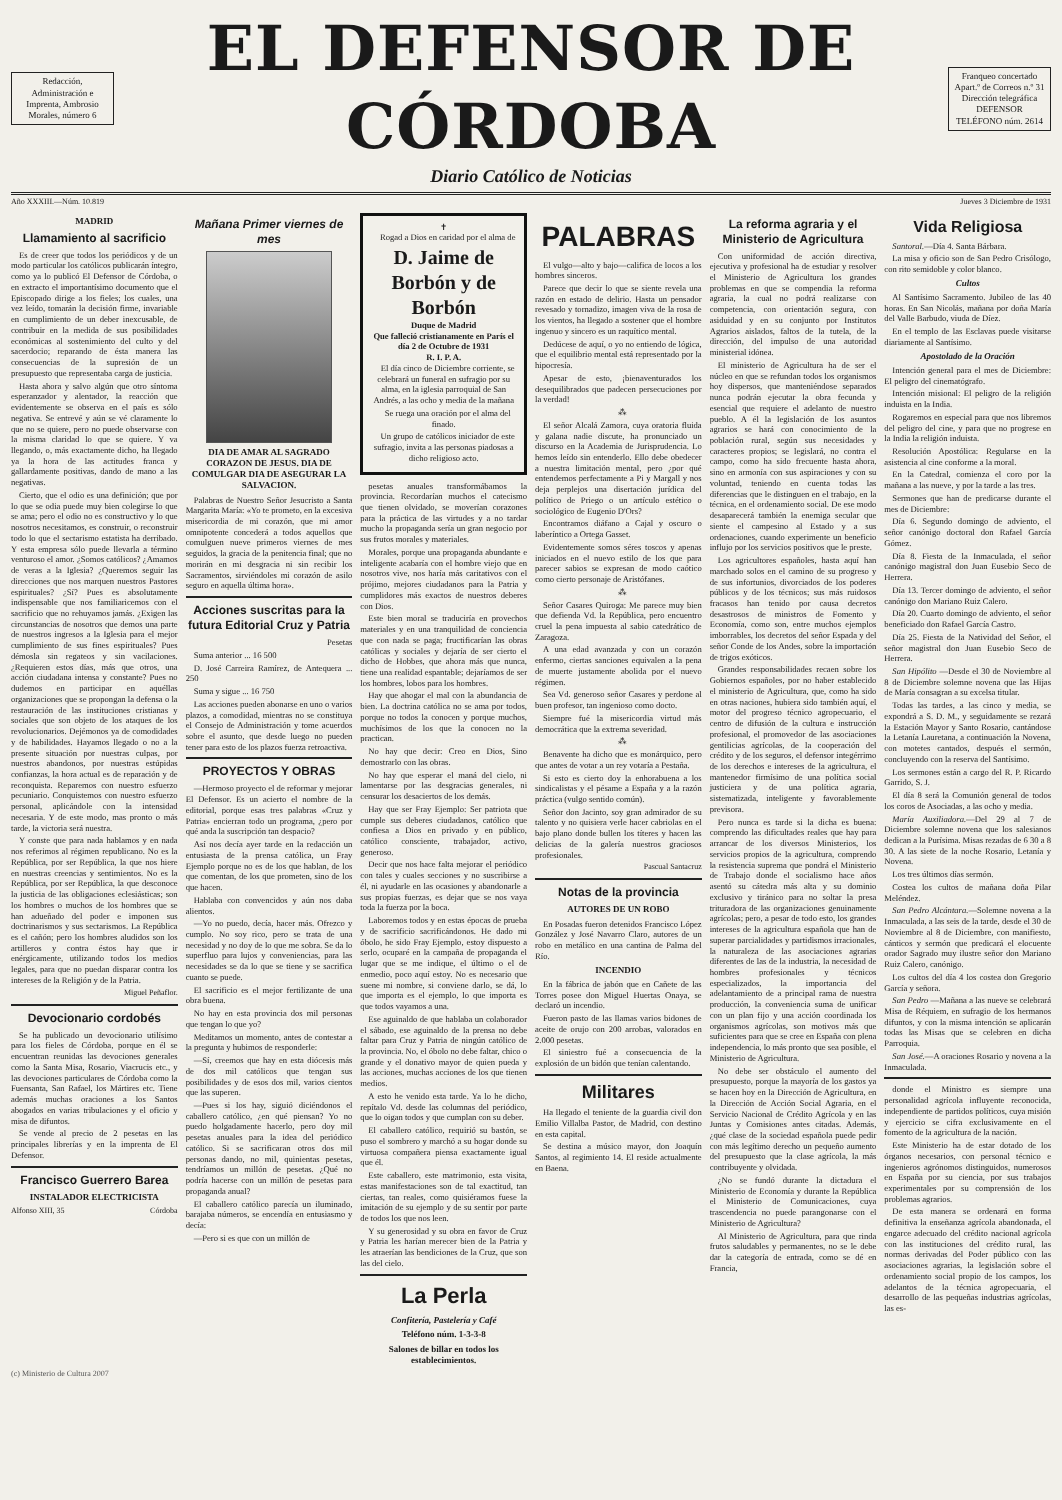Redacción, Administración e Imprenta, Ambrosio Morales, número 6
EL DEFENSOR DE CÓRDOBA
Diario Católico de Noticias
Franqueo concertado Apart.º de Correos n.º 31 Dirección telegráfica DEFENSOR
TELÉFONO núm. 2614
Año XXXIII.—Núm. 10.819 Jueves 3 Diciembre de 1931
MADRID
Llamamiento al sacrificio
Es de creer que todos los periódicos y de un modo particular los católicos publicarán íntegro, como ya lo publicó El Defensor de Córdoba, o en extracto el importantísimo documento que el Episcopado dirige a los fieles; los cuales, una vez leído, tomarán la decisión firme, invariable en cumplimiento de un deber inexcusable, de contribuir en la medida de sus posibilidades económicas al sostenimiento del culto y del sacerdocio; reparando de ésta manera las consecuencias de la supresión de un presupuesto que representaba carga de justicia.
Hasta ahora y salvo algún que otro síntoma esperanzador y alentador, la reacción que evidentemente se observa en el país es sólo negativa. Se entrevé y aún se vé claramente lo que no se quiere, pero no puede observarse con la misma claridad lo que se quiere. Y va llegando, o, más exactamente dicho, ha llegado ya la hora de las actitudes franca y gallardamente positivas, dando de mano a las negativas.
Cierto, que el odio es una definición; que por lo que se odia puede muy bien colegirse lo que se ama; pero el odio no es constructivo y lo que nosotros necesitamos, es construir, o reconstruir todo lo que el sectarismo estatista ha derribado. Y esta empresa sólo puede llevarla a término venturoso el amor. ¿Somos católicos? ¿Amamos de veras a la Iglesia? ¿Queremos seguir las direcciones que nos marquen nuestros Pastores espirituales? ¿Sí? Pues es absolutamente indispensable que nos familiaricemos con el sacrificio que no rehuyamos jamás. ¿Exigen las circunstancias de nosotros que demos una parte de nuestros ingresos a la Iglesia para el mejor cumplimiento de sus fines espirituales? Pues démosla sin regateos y sin vacilaciones. ¿Requieren estos días, más que otros, una acción ciudadana intensa y constante? Pues no dudemos en participar en aquéllas organizaciones que se propongan la defensa o la restauración de las instituciones cristianas y sociales que son objeto de los ataques de los revolucionarios. Dejémonos ya de comodidades y de habilidades. Hayamos llegado o no a la presente situación por nuestras culpas, por nuestros abandonos, por nuestras estúpidas confianzas, la hora actual es de reparación y de reconquista. Reparemos con nuestro esfuerzo pecuniario. Conquistemos con nuestro esfuerzo personal, aplicándole con la intensidad necesaria. Y de este modo, mas pronto o más tarde, la victoria será nuestra.
Y conste que para nada hablamos y en nada nos referimos al régimen republicano. No es la República, por ser República, la que nos hiere en nuestras creencias y sentimientos. No es la República, por ser República, la que desconoce la justicia de las obligaciones eclesiásticas; son los hombres o muchos de los hombres que se han adueñado del poder e imponen sus doctrinarismos y sus sectarismos. La República es el cañón; pero los hombres aludidos son los artilleros y contra éstos hay que ir enérgicamente, utilizando todos los medios legales, para que no puedan disparar contra los intereses de la Religión y de la Patria.
Miguel Peñaflor.
Devocionario cordobés
Se ha publicado un devocionario utilísimo para los fieles de Córdoba, porque en él se encuentran reunidas las devociones generales como la Santa Misa, Rosario, Viacrucis etc., y las devociones particulares de Córdoba como la Fuensanta, San Rafael, los Mártires etc. Tiene además muchas oraciones a los Santos abogados en varias tribulaciones y el oficio y misa de difuntos.
Se vende al precio de 2 pesetas en las principales librerías y en la imprenta de El Defensor.
Francisco Guerrero Barea
INSTALADOR ELECTRICISTA
Alfonso XIII, 35 Córdoba
Mañana Primer viernes de mes
DIA DE AMAR AL SAGRADO CORAZON DE JESUS. DIA DE COMULGAR DIA DE ASEGURAR LA SALVACION.
Palabras de Nuestro Señor Jesucristo a Santa Margarita María: «Yo te prometo, en la excesiva misericordia de mi corazón, que mi amor omnipotente concederá a todos aquellos que comulguen nueve primeros viernes de mes seguidos, la gracia de la penitencia final; que no morirán en mi desgracia ni sin recibir los Sacramentos, sirviéndoles mi corazón de asilo seguro en aquella última hora».
Acciones suscritas para la futura Editorial Cruz y Patria
Pesetas
Suma anterior ... 16 500
D. José Carreira Ramírez, de Antequera ... 250
Suma y sigue ... 16 750
Las acciones pueden abonarse en uno o varios plazos, a comodidad, mientras no se constituya el Consejo de Administración y tome acuerdos sobre el asunto, que desde luego no pueden tener para esto de los plazos fuerza retroactiva.
PROYECTOS Y OBRAS
—Hermoso proyecto el de reformar y mejorar El Defensor. Es un acierto el nombre de la editorial, porque esas tres palabras «Cruz y Patria» encierran todo un programa, ¿pero por qué anda la suscripción tan despacio?
Así nos decía ayer tarde en la redacción un entusiasta de la prensa católica, un Fray Ejemplo porque no es de los que hablan, de los que comentan, de los que prometen, sino de los que hacen.
Hablaba con convencidos y aún nos daba alientos.
—Yo no puedo, decía, hacer más. Ofrezco y cumplo. No soy rico, pero se trata de una necesidad y no doy de lo que me sobra. Se da lo superfluo para lujos y conveniencias, para las necesidades se da lo que se tiene y se sacrifica cuanto se puede.
El sacrificio es el mejor fertilizante de una obra buena.
No hay en esta provincia dos mil personas que tengan lo que yo?
Meditamos un momento, antes de contestar a la pregunta y hubimos de responderle:
—Sí, creemos que hay en esta diócesis más de dos mil católicos que tengan sus posibilidades y de esos dos mil, varios cientos que las superen.
—Pues si los hay, siguió diciéndonos el caballero católico, ¿en qué piensan? Yo no puedo holgadamente hacerlo, pero doy mil pesetas anuales para la idea del periódico católico. Si se sacrificaran otros dos mil personas dando, no mil, quinientas pesetas, tendríamos un millón de pesetas. ¿Qué no podría hacerse con un millón de pesetas para propaganda anual?
El caballero católico parecía un iluminado, barajaba números, se encendía en entusiasmo y decía:
—Pero si es que con un millón de
✝
Rogad a Dios en caridad por el alma de
D. Jaime de Borbón y de Borbón
Duque de Madrid
Que falleció cristianamente en París el día 2 de Octubre de 1931
R. I. P. A.
El día cinco de Diciembre corriente, se celebrará un funeral en sufragio por su alma, en la iglesia parroquial de San Andrés, a las ocho y media de la mañana
Se ruega una oración por el alma del finado.
Un grupo de católicos iniciador de este sufragio, invita a las personas piadosas a dicho religioso acto.
pesetas anuales transformábamos la provincia. Recordarían muchos el catecismo que tienen olvidado, se moverían corazones para la práctica de las virtudes y a no tardar mucho la propaganda sería un gran negocio por sus frutos morales y materiales.
Morales, porque una propaganda abundante e inteligente acabaría con el hombre viejo que en nosotros vive, nos haría más caritativos con el prójimo, mejores ciudadanos para la Patria y cumplidores más exactos de nuestros deberes con Dios.
Este bien moral se traduciría en provechos materiales y en una tranquilidad de conciencia que con nada se paga; fructificarían las obras católicas y sociales y dejaría de ser cierto el dicho de Hobbes, que ahora más que nunca, tiene una realidad espantable; dejaríamos de ser los hombres, lobos para los hombres.
Hay que ahogar el mal con la abundancia de bien. La doctrina católica no se ama por todos, porque no todos la conocen y porque muchos, muchísimos de los que la conocen no la practican.
No hay que decir: Creo en Dios, Sino demostrarlo con las obras.
No hay que esperar el maná del cielo, ni lamentarse por las desgracias generales, ni censurar los desaciertos de los demás.
Hay que ser Fray Ejemplo: Ser patriota que cumple sus deberes ciudadanos, católico que confiesa a Dios en privado y en público, católico consciente, trabajador, activo, generoso.
Decir que nos hace falta mejorar el periódico con tales y cuales secciones y no suscribirse a él, ni ayudarle en las ocasiones y abandonarle a sus propias fuerzas, es dejar que se nos vaya toda la fuerza por la boca.
Laboremos todos y en estas épocas de prueba y de sacrificio sacrificándonos. He dado mi óbolo, he sido Fray Ejemplo, estoy dispuesto a serlo, ocuparé en la campaña de propaganda el lugar que se me indique, el último o el de enmedio, poco aquí estoy. No es necesario que suene mi nombre, si conviene darlo, se dá, lo que importa es el ejemplo, lo que importa es que todos vayamos a una.
Ese aguinaldo de que hablaba un colaborador el sábado, ese aguinaldo de la prensa no debe faltar para Cruz y Patria de ningún católico de la provincia. No, el óbolo no debe faltar, chico o grande y el donativo mayor de quien pueda y las acciones, muchas acciones de los que tienen medios.
A esto he venido esta tarde. Ya lo he dicho, repítalo Vd. desde las columnas del periódico, que lo oigan todos y que cumplan con su deber.
El caballero católico, requirió su bastón, se puso el sombrero y marchó a su hogar donde su virtuosa compañera piensa exactamente igual que él.
Este caballero, este matrimonio, esta visita, estas manifestaciones son de tal exactitud, tan ciertas, tan reales, como quisiéramos fuese la imitación de su ejemplo y de su sentir por parte de todos los que nos leen.
Y su generosidad y su obra en favor de Cruz y Patria les harían merecer bien de la Patria y les atraerían las bendiciones de la Cruz, que son las del cielo.
La Perla
Confitería, Pastelería y Café
Teléfono núm. 1-3-3-8
Salones de billar en todos los establecimientos.
PALABRAS
El vulgo—alto y bajo—califica de locos a los hombres sinceros.
Parece que decir lo que se siente revela una razón en estado de delirio. Hasta un pensador revesado y tornadizo, imagen viva de la rosa de los vientos, ha llegado a sostener que el hombre ingenuo y sincero es un raquítico mental.
Dedúcese de aquí, o yo no entiendo de lógica, que el equilibrio mental está representado por la hipocresía.
Apesar de esto, ¡bienaventurados los desequilibrados que padecen persecuciones por la verdad!
⁂
El señor Alcalá Zamora, cuya oratoria fluida y galana nadie discute, ha pronunciado un discurso en la Academia de Jurisprudencia. Lo hemos leído sin entenderlo. Ello debe obedecer a nuestra limitación mental, pero ¿por qué entendemos perfectamente a Pi y Margall y nos deja perplejos una disertación jurídica del político de Priego o un artículo estético o sociológico de Eugenio D'Ors?
Encontramos diáfano a Cajal y oscuro o laberíntico a Ortega Gasset.
Evidentemente somos séres toscos y apenas iniciados en el nuevo estilo de los que para parecer sabios se expresan de modo caótico como cierto personaje de Aristófanes.
⁂
Señor Casares Quiroga: Me parece muy bien que defienda Vd. la República, pero encuentro cruel la pena impuesta al sabio catedrático de Zaragoza.
A una edad avanzada y con un corazón enfermo, ciertas sanciones equivalen a la pena de muerte justamente abolida por el nuevo régimen.
Sea Vd. generoso señor Casares y perdone al buen profesor, tan ingenioso como docto.
Siempre fué la misericordia virtud más democrática que la extrema severidad.
⁂
Benavente ha dicho que es monárquico, pero que antes de votar a un rey votaría a Pestaña.
Si esto es cierto doy la enhorabuena a los sindicalistas y el pésame a España y a la razón práctica (vulgo sentido común).
Señor don Jacinto, soy gran admirador de su talento y no quisiera verle hacer cabriolas en el bajo plano donde bullen los títeres y hacen las delicias de la galería nuestros graciosos profesionales.
Pascual Santacruz
Notas de la provincia
AUTORES DE UN ROBO
En Posadas fueron detenidos Francisco López González y José Navarro Claro, autores de un robo en metálico en una cantina de Palma del Río.
INCENDIO
En la fábrica de jabón que en Cañete de las Torres posee don Miguel Huertas Onaya, se declaró un incendio.
Fueron pasto de las llamas varios bidones de aceite de orujo con 200 arrobas, valorados en 2.000 pesetas.
El siniestro fué a consecuencia de la explosión de un bidón que tenían calentando.
Militares
Ha llegado el teniente de la guardia civil don Emilio Villalba Pastor, de Madrid, con destino en esta capital.
Se destina a músico mayor, don Joaquín Santos, al regimiento 14. El reside actualmente en Baena.
La reforma agraria y el Ministerio de Agricultura
Con uniformidad de acción directiva, ejecutiva y profesional ha de estudiar y resolver el Ministerio de Agricultura los grandes problemas en que se compendia la reforma agraria, la cual no podrá realizarse con competencia, con orientación segura, con asiduidad y en su conjunto por Institutos Agrarios aislados, faltos de la tutela, de la dirección, del impulso de una autoridad ministerial idónea.
El ministerio de Agricultura ha de ser el núcleo en que se refundan todos los organismos hoy dispersos, que manteniéndose separados nunca podrán ejecutar la obra fecunda y esencial que requiere el adelanto de nuestro pueblo. A él la legislación de los asuntos agrarios se hará con conocimiento de la población rural, según sus necesidades y caracteres propios; se legislará, no contra el campo, como ha sido frecuente hasta ahora, sino en armonía con sus aspiraciones y con su voluntad, teniendo en cuenta todas las diferencias que le distinguen en el trabajo, en la técnica, en el ordenamiento social. De ese modo desaparecerá también la enemiga secular que siente el campesino al Estado y a sus ordenaciones, cuando experimente un beneficio influjo por los servicios positivos que le preste.
Los agricultores españoles, hasta aquí han marchado solos en el camino de su progreso y de sus infortunios, divorciados de los poderes públicos y de los técnicos; sus más ruidosos fracasos han tenido por causa decretos desastrosos de ministros de Fomento y Economía, como son, entre muchos ejemplos imborrables, los decretos del señor Espada y del señor Conde de los Andes, sobre la importación de trigos exóticos.
Grandes responsabilidades recaen sobre los Gobiernos españoles, por no haber establecido el ministerio de Agricultura, que, como ha sido en otras naciones, hubiera sido también aquí, el motor del progreso técnico agropecuario, el centro de difusión de la cultura e instrucción profesional, el promovedor de las asociaciones gentilicias agrícolas, de la cooperación del crédito y de los seguros, el defensor integérrimo de los derechos e intereses de la agricultura, el mantenedor firmísimo de una política social justiciera y de una política agraria, sistematizada, inteligente y favorablemente previsora.
Pero nunca es tarde si la dicha es buena: comprendo las dificultades reales que hay para arrancar de los diversos Ministerios, los servicios propios de la agricultura, comprendo la resistencia suprema que pondrá el Ministerio de Trabajo donde el socialismo hace años asentó su cátedra más alta y su dominio exclusivo y tiránico para no soltar la presa trituradora de las organizaciones genuinamente agrícolas; pero, a pesar de todo esto, los grandes intereses de la agricultura española que han de superar parcialidades y partidismos irracionales, la naturaleza de las asociaciones agrarias diferentes de las de la industria, la necesidad de hombres profesionales y técnicos especializados, la importancia del adelantamiento de a principal rama de nuestra producción, la conveniencia suma de unificar con un plan fijo y una acción coordinada los organismos agrícolas, son motivos más que suficientes para que se cree en España con plena independencia, lo más pronto que sea posible, el Ministerio de Agricultura.
No debe ser obstáculo el aumento del presupuesto, porque la mayoría de los gastos ya se hacen hoy en la Dirección de Agricultura, en la Dirección de Acción Social Agraria, en el Servicio Nacional de Crédito Agrícola y en las Juntas y Comisiones antes citadas. Además, ¿qué clase de la sociedad española puede pedir con más legítimo derecho un pequeño aumento del presupuesto que la clase agrícola, la más contribuyente y olvidada.
¿No se fundó durante la dictadura el Ministerio de Economía y durante la República el Ministerio de Comunicaciones, cuya trascendencia no puede parangonarse con el Ministerio de Agricultura?
Al Ministerio de Agricultura, para que rinda frutos saludables y permanentes, no se le debe dar la categoría de entrada, como se dé en Francia,
Vida Religiosa
Santoral.—Día 4. Santa Bárbara.
La misa y oficio son de San Pedro Crisólogo, con rito semidoble y color blanco.
Cultos
Al Santísimo Sacramento. Jubileo de las 40 horas. En San Nicolás, mañana por doña María del Valle Barbudo, viuda de Díez.
En el templo de las Esclavas puede visitarse diariamente al Santísimo.
Apostolado de la Oración
Intención general para el mes de Diciembre: El peligro del cinematógrafo.
Intención misional: El peligro de la religión induista en la India.
Rogaremos en especial para que nos libremos del peligro del cine, y para que no progrese en la India la religión induista.
Resolución Apostólica: Regularse en la asistencia al cine conforme a la moral.
En la Catedral, comienza el coro por la mañana a las nueve, y por la tarde a las tres.
Sermones que han de predicarse durante el mes de Diciembre:
Día 6. Segundo domingo de adviento, el señor canónigo doctoral don Rafael García Gómez.
Día 8. Fiesta de la Inmaculada, el señor canónigo magistral don Juan Eusebio Seco de Herrera.
Día 13. Tercer domingo de adviento, el señor canónigo don Mariano Ruiz Calero.
Día 20. Cuarto domingo de adviento, el señor beneficiado don Rafael García Castro.
Día 25. Fiesta de la Natividad del Señor, el señor magistral don Juan Eusebio Seco de Herrera.
San Hipólito —Desde el 30 de Noviembre al 8 de Diciembre solemne novena que las Hijas de María consagran a su excelsa titular.
Todas las tardes, a las cinco y media, se expondrá a S. D. M., y seguidamente se rezará la Estación Mayor y Santo Rosario, cantándose la Letanía Lauretana, a continuación la Novena, con motetes cantados, después el sermón, concluyendo con la reserva del Santísimo.
Los sermones están a cargo del R. P. Ricardo Garrido, S. J.
El día 8 será la Comunión general de todos los coros de Asociadas, a las ocho y media.
María Auxiliadora.—Del 29 al 7 de Diciembre solemne novena que los salesianos dedican a la Purísima. Misas rezadas de 6 30 a 8 30. A las siete de la noche Rosario, Letanía y Novena.
Los tres últimos días sermón.
Costea los cultos de mañana doña Pilar Meléndez.
San Pedro Alcántara.—Solemne novena a la Inmaculada, a las seis de la tarde, desde el 30 de Noviembre al 8 de Diciembre, con manifiesto, cánticos y sermón que predicará el elocuente orador Sagrado muy ilustre señor don Mariano Ruiz Calero, canónigo.
Los cultos del día 4 los costea don Gregorio García y señora.
San Pedro —Mañana a las nueve se celebrará Misa de Réquiem, en sufragio de los hermanos difuntos, y con la misma intención se aplicarán todas las Misas que se celebren en dicha Parroquia.
San José.—A oraciones Rosario y novena a la Inmaculada.
donde el Ministro es siempre una personalidad agrícola influyente reconocida, independiente de partidos políticos, cuya misión y ejercicio se cifra exclusivamente en el fomento de la agricultura de la nación.
Este Ministerio ha de estar dotado de los órganos necesarios, con personal técnico e ingenieros agrónomos distinguidos, numerosos en España por su ciencia, por sus trabajos experimentales por su comprensión de los problemas agrarios.
De esta manera se ordenará en forma definitiva la enseñanza agrícola abandonada, el engarce adecuado del crédito nacional agrícola con las instituciones del crédito rural, las normas derivadas del Poder público con las asociaciones agrarias, la legislación sobre el ordenamiento social propio de los campos, los adelantos de la técnica agropecuaria, el desarrollo de las pequeñas industrias agrícolas, las es-
(c) Ministerio de Cultura 2007